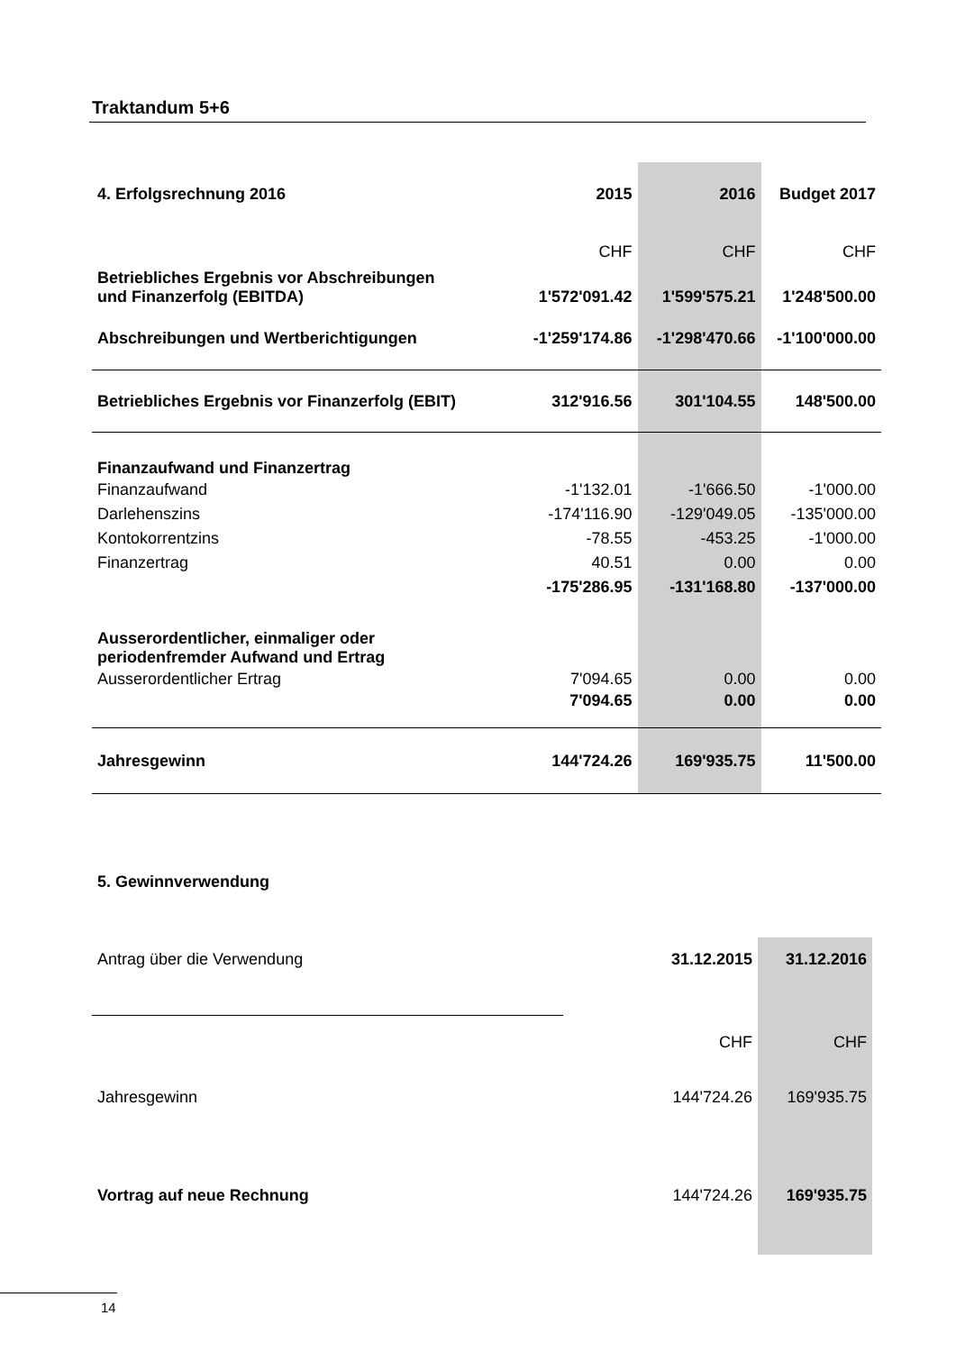Traktandum 5+6
| 4. Erfolgsrechnung 2016 | 2015 | 2016 | Budget 2017 |
| --- | --- | --- | --- |
| | CHF | CHF | CHF |
| Betriebliches Ergebnis vor Abschreibungen und Finanzerfolg (EBITDA) | 1'572'091.42 | 1'599'575.21 | 1'248'500.00 |
| Abschreibungen und Wertberichtigungen | -1'259'174.86 | -1'298'470.66 | -1'100'000.00 |
| Betriebliches Ergebnis vor Finanzerfolg (EBIT) | 312'916.56 | 301'104.55 | 148'500.00 |
| Finanzaufwand und Finanzertrag | | | |
| Finanzaufwand | -1'132.01 | -1'666.50 | -1'000.00 |
| Darlehenszins | -174'116.90 | -129'049.05 | -135'000.00 |
| Kontokorrentzins | -78.55 | -453.25 | -1'000.00 |
| Finanzertrag | 40.51 | 0.00 | 0.00 |
| | -175'286.95 | -131'168.80 | -137'000.00 |
| Ausserordentlicher, einmaliger oder periodenfremder Aufwand und Ertrag | | | |
| Ausserordentlicher Ertrag | 7'094.65 | 0.00 | 0.00 |
| | 7'094.65 | 0.00 | 0.00 |
| Jahresgewinn | 144'724.26 | 169'935.75 | 11'500.00 |
5. Gewinnverwendung
| Antrag über die Verwendung | 31.12.2015 | 31.12.2016 |
| | CHF | CHF |
| Jahresgewinn | 144'724.26 | 169'935.75 |
| Vortrag auf neue Rechnung | 144'724.26 | 169'935.75 |
14